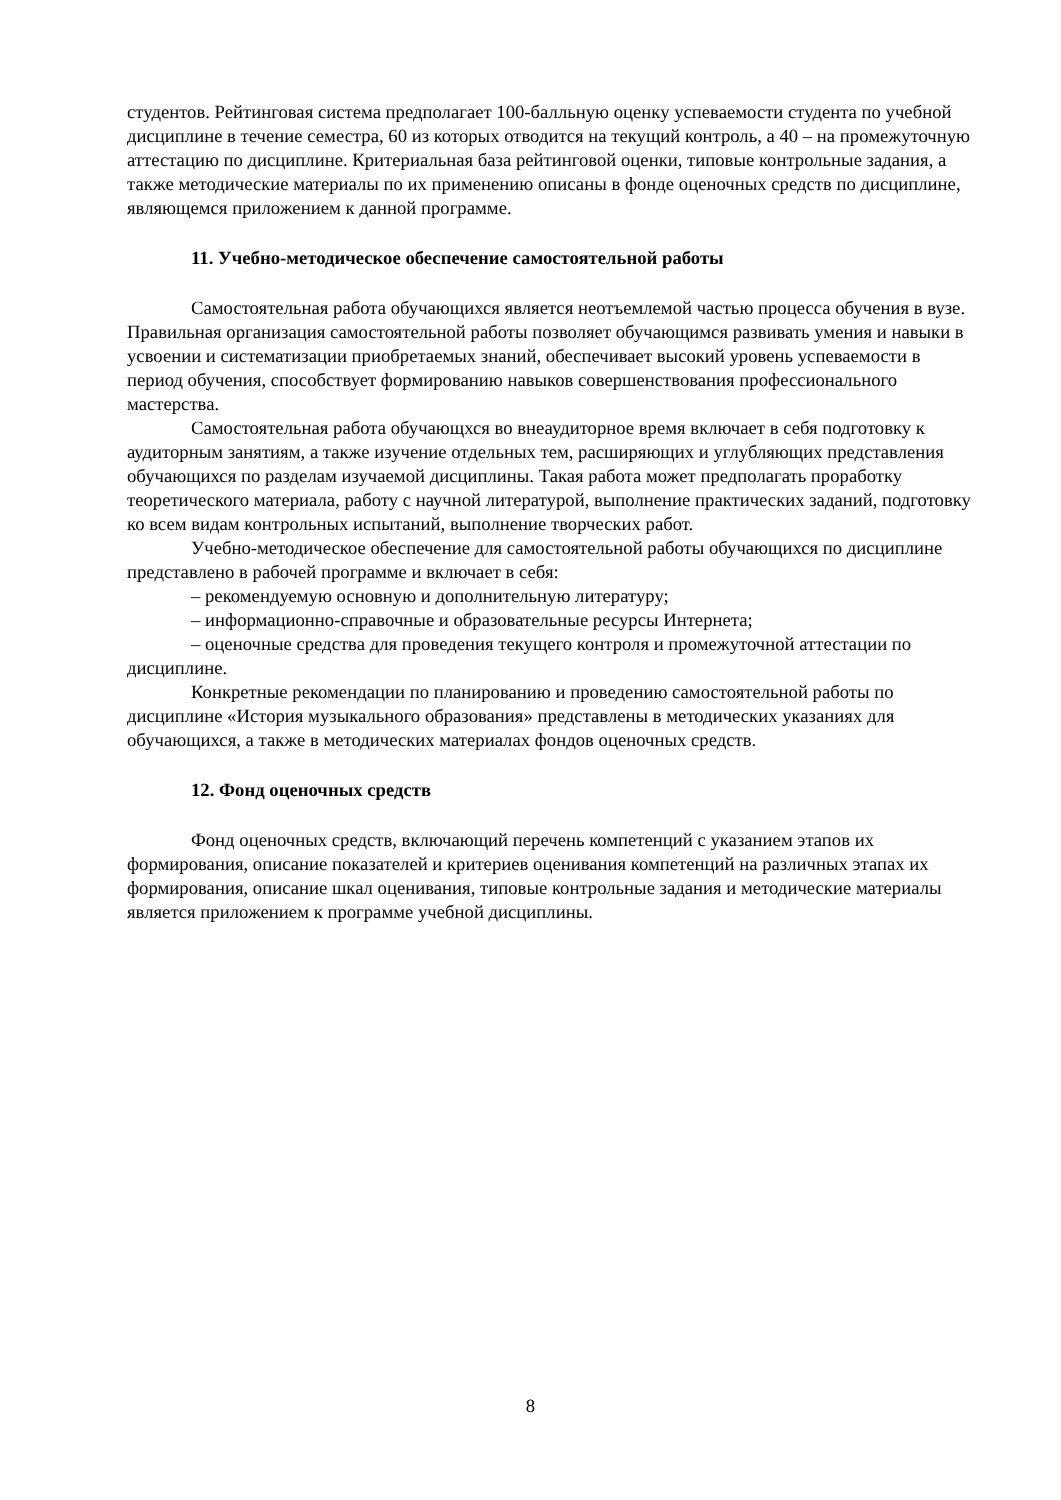студентов. Рейтинговая система предполагает 100-балльную оценку успеваемости студента по учебной дисциплине в течение семестра, 60 из которых отводится на текущий контроль, а 40 – на промежуточную аттестацию по дисциплине. Критериальная база рейтинговой оценки, типовые контрольные задания, а также методические материалы по их применению описаны в фонде оценочных средств по дисциплине, являющемся приложением к данной программе.
11. Учебно-методическое обеспечение самостоятельной работы
Самостоятельная работа обучающихся является неотъемлемой частью процесса обучения в вузе. Правильная организация самостоятельной работы позволяет обучающимся развивать умения и навыки в усвоении и систематизации приобретаемых знаний, обеспечивает высокий уровень успеваемости в период обучения, способствует формированию навыков совершенствования профессионального мастерства.
Самостоятельная работа обучающхся во внеаудиторное время включает в себя подготовку к аудиторным занятиям, а также изучение отдельных тем, расширяющих и углубляющих представления обучающихся по разделам изучаемой дисциплины. Такая работа может предполагать проработку теоретического материала, работу с научной литературой, выполнение практических заданий, подготовку ко всем видам контрольных испытаний, выполнение творческих работ.
Учебно-методическое обеспечение для самостоятельной работы обучающихся по дисциплине представлено в рабочей программе и включает в себя:
– рекомендуемую основную и дополнительную литературу;
– информационно-справочные и образовательные ресурсы Интернета;
– оценочные средства для проведения текущего контроля и промежуточной аттестации по дисциплине.
Конкретные рекомендации по планированию и проведению самостоятельной работы по дисциплине «История музыкального образования» представлены в методических указаниях для обучающихся, а также в методических материалах фондов оценочных средств.
12. Фонд оценочных средств
Фонд оценочных средств, включающий перечень компетенций с указанием этапов их формирования, описание показателей и критериев оценивания компетенций на различных этапах их формирования, описание шкал оценивания, типовые контрольные задания и методические материалы является приложением к программе учебной дисциплины.
8